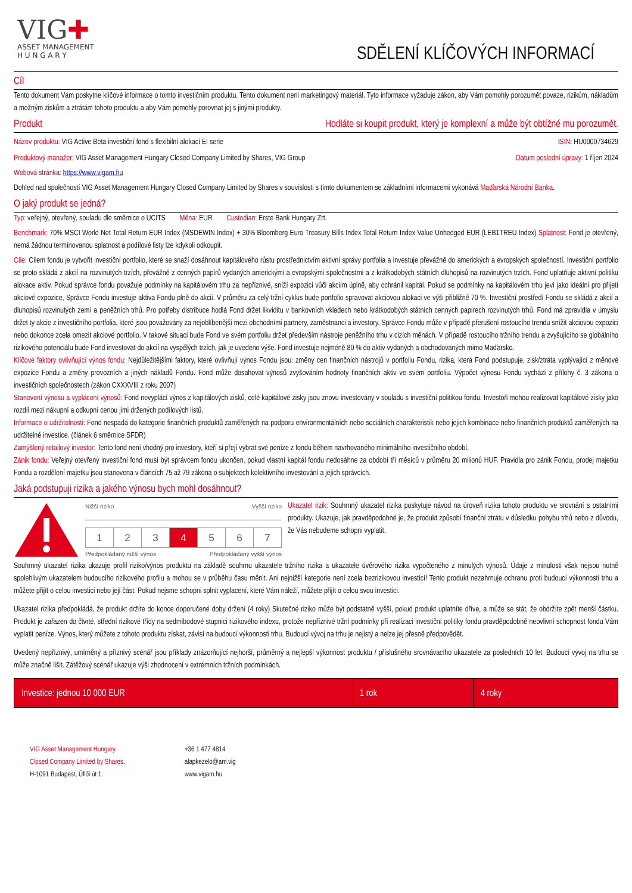VIG✚
ASSET MANAGEMENT
H U N G A R Y
SDĚLENÍ KLÍČOVÝCH INFORMACÍ
Cíl
Tento dokument Vám poskytne klíčové informace o tomto investičním produktu. Tento dokument není marketingový materiál. Tyto informace vyžaduje zákon, aby Vám pomohly porozumět povaze, rizikům, nákladům a možným ziskům a ztrátám tohoto produktu a aby Vám pomohly porovnat jej s jinými produkty.
Produkt Hodláte si koupit produkt, který je komplexní a může být obtížné mu porozumět.
Název produktu: VIG Active Beta investiční fond s flexibilní alokací EI serie ISIN: HU0000734629
Produktový manažer: VIG Asset Management Hungary Closed Company Limited by Shares, VIG Group Datum poslední úpravy: 1 říjen 2024
Webová stránka: https://www.vigam.hu
Dohled nad společností VIG Asset Management Hungary Closed Company Limited by Shares v souvislosti s tímto dokumentem se základními informacemi vykonává Maďarská Národní Banka.
O jaký produkt se jedná?
Typ: veřejný, otevřený, souladu dle směrnice o UCITS Měna: EUR Custodian: Erste Bank Hungary Zrt.
Benchmark: 70% MSCI World Net Total Return EUR Index (MSDEWIN Index) + 30% Bloomberg Euro Treasury Bills Index Total Return Index Value Unhedged EUR (LEB1TREU Index) Splatnost: Fond je otevřený, nemá žádnou termínovanou splatnost a podílové listy lze kdykoli odkoupit.
Cíle: Cílem fondu je vytvořit investiční portfolio, které se snaží dosáhnout kapitálového růstu prostřednictvím aktivní správy portfolia a investuje převážně do amerických a evropských společností. Investiční portfolio se proto skládá z akcií na rozvinutých trzích, převážně z cenných papírů vydaných americkými a evropskými společnostmi a z krátkodobých státních dluhopisů na rozvinutých trzích. Fond uplatňuje aktivní politiku alokace aktiv. Pokud správce fondu považuje podmínky na kapitálovém trhu za nepříznivé, sníží expozici vůči akciím úplně, aby ochránil kapitál. Pokud se podmínky na kapitálovém trhu jeví jako ideální pro přijetí akciové expozice, Správce Fondu investuje aktiva Fondu plně do akcií. V průměru za celý tržní cyklus bude portfolio spravovat akciovou alokaci ve výši přibližně 70 %. Investiční prostředí Fondu se skládá z akcií a dluhopisů rozvinutých zemí a peněžních trhů. Pro potřeby distribuce hodlá Fond držet likviditu v bankovních vkladech nebo krátkodobých státních cenných papírech rozvinutých trhů. Fond má zpravidla v úmyslu držet ty akcie z investičního portfolia, které jsou považovány za nejoblíbenější mezi obchodními partnery, zaměstnanci a investory. Správce Fondu může v případě přerušení rostoucího trendu snížit akciovou expozici nebo dokonce zcela omezit akciové portfolio. V takové situaci bude Fond ve svém portfoliu držet především nástroje peněžního trhu v cizích měnách. V případě rostoucího tržního trendu a zvyšujícího se globálního rizikového potenciálu bude Fond investovat do akcií na vyspělých trzích, jak je uvedeno výše. Fond investuje nejméně 80 % do aktiv vydaných a obchodovaných mimo Maďarsko.
Klíčové faktory ovlivňující výnos fondu: Nejdůležitějšími faktory, které ovlivňují výnos Fondu jsou: změny cen finančních nástrojů v portfoliu Fondu, rizika, která Fond podstupuje, zisk/ztráta vyplývající z měnové expozice Fondu a změny provozních a jiných nákladů Fondu. Fond může dosahovat výnosů zvyšováním hodnoty finančních aktiv ve svém portfoliu. Výpočet výnosu Fondu vychází z přílohy č. 3 zákona o investičních společnostech (zákon CXXXVIII z roku 2007)
Stanovení výnosu a vyplácení výnosů: Fond nevyplácí výnos z kapitálových zisků, celé kapitálové zisky jsou znovu investovány v souladu s investiční politikou fondu. Investoři mohou realizovat kapitálové zisky jako rozdíl mezi nákupní a odkupní cenou jimi držených podílových listů.
Informace o udržitelnosti: Fond nespadá do kategorie finančních produktů zaměřených na podporu environmentálních nebo sociálních charakteristik nebo jejich kombinace nebo finančních produktů zaměřených na udržitelné investice. (článek 6 směrnice SFDR)
Zamýšlený retailový investor: Tento fond není vhodný pro investory, kteří si přejí vybrat své peníze z fondu během navrhovaného minimálního investičního období.
Zánik fondu: Veřejný otevřený investiční fond musí být správcem fondu ukončen, pokud vlastní kapitál fondu nedosáhne za období tří měsíců v průměru 20 milionů HUF. Pravidla pro zánik Fondu, prodej majetku Fondu a rozdělení majetku jsou stanovena v článcích 75 až 79 zákona o subjektech kolektivního investování a jejich správcích.
Jaká podstupuji rizika a jakého výnosu bych mohl dosáhnout?
Nižší riziko Vyšší riziko
| 1 | 2 | 3 | 4 | 5 | 6 | 7 |
Předpokládaný nižší výnos Předpokládaný vyšší výnos
Ukazatel rizik: Souhrnný ukazatel rizika poskytuje návod na úroveň rizika tohoto produktu ve srovnání s ostatními produkty. Ukazuje, jak pravděpodobné je, že produkt způsobí finanční ztrátu v důsledku pohybu trhů nebo z důvodu, že Vás nebudeme schopni vyplatit.
Souhrnný ukazatel rizika ukazuje profil riziko/výnos produktu na základě souhrnu ukazatele tržního rizika a ukazatele úvěrového rizika vypočteného z minulých výnosů. Údaje z minulosti však nejsou nutně spolehlivým ukazatelem budoucího rizikového profilu a mohou se v průběhu času měnit. Ani nejnižší kategorie není zcela bezrizikovou investicí! Tento produkt nezahrnuje ochranu proti budoucí výkonnosti trhu a můžete přijít o celou investici nebo její část. Pokud nejsme schopni splnit vyplacení, které Vám náleží, můžete přijít o celou svou investici.
Ukazatel rizika předpokládá, že produkt držíte do konce doporučené doby držení (4 roky) Skutečné riziko může být podstatně vyšší, pokud produkt uplatníte dříve, a může se stát, že obdržíte zpět menší částku. Produkt je zařazen do čtvrté, střední rizikové třídy na sedmibodové stupnici rizikového indexu, protože nepříznivé tržní podmínky při realizaci investiční politiky fondu pravděpodobně neovlivní schopnost fondu Vám vyplatit peníze. Výnos, který můžete z tohoto produktu získat, závisí na budoucí výkonnosti trhu. Budoucí vývoj na trhu je nejistý a nelze jej přesně předpovědět.
Uvedený nepříznivý, umírněný a příznivý scénář jsou příklady znázorňující nejhorší, průměrný a nejlepší výkonnost produktu / příslušného srovnávacího ukazatele za posledních 10 let. Budoucí vývoj na trhu se může značně lišit. Zátěžový scénář ukazuje výši zhodnocení v extrémních tržních podmínkách.
| Investice: jednou 10 000 EUR | 1 rok | 4 roky |
VIG Asset Management Hungary
Closed Company Limited by Shares.
H-1091 Budapest, Üllői út 1.
+36 1 477 4814
alapkezelo@am.vig
www.vigam.hu